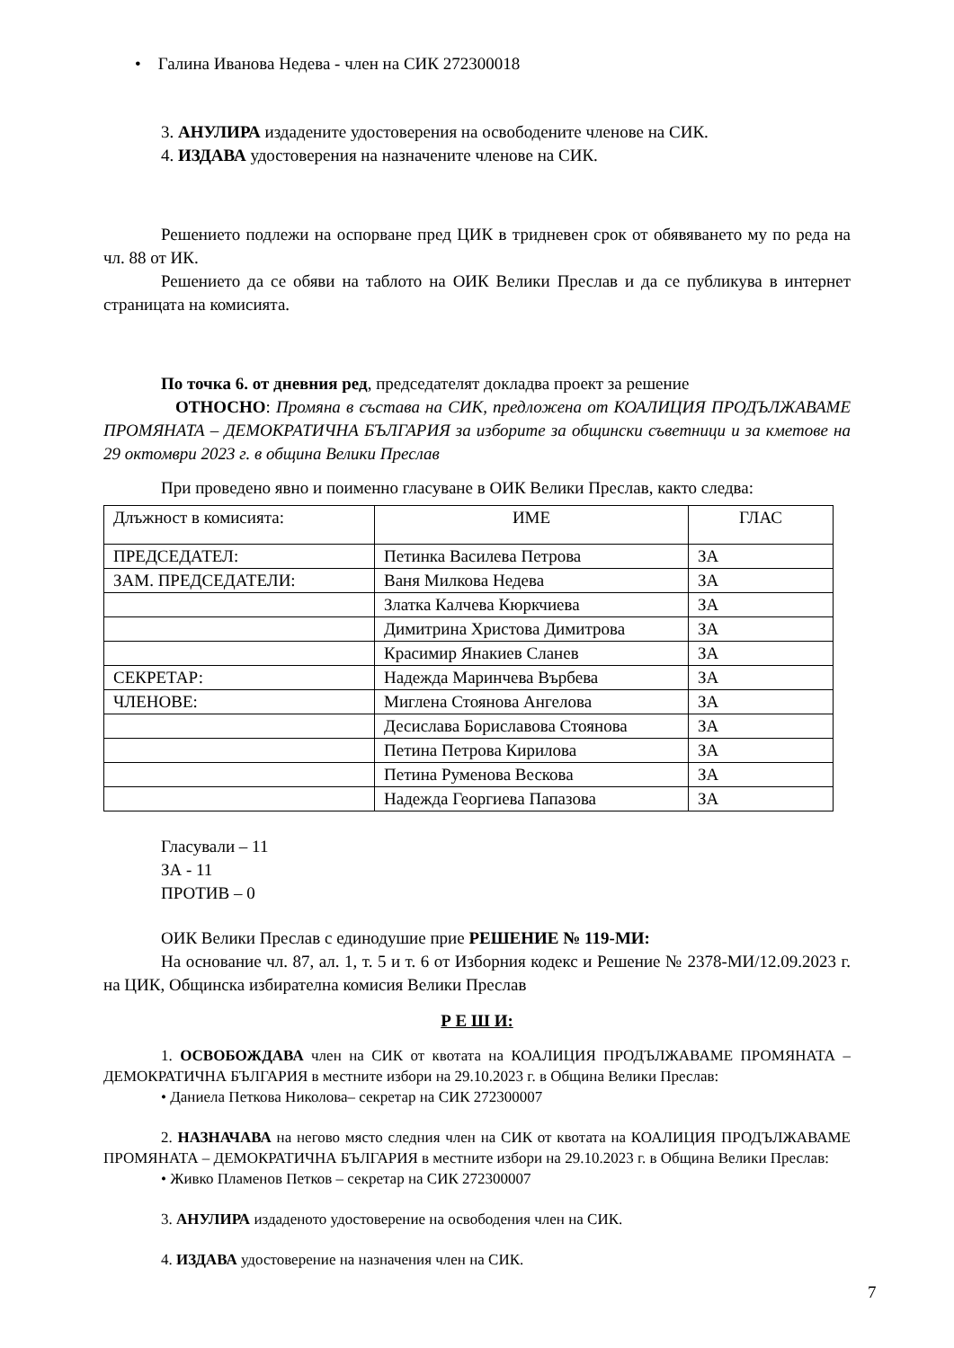• Галина Иванова Недева - член на СИК 272300018
3. АНУЛИРА издадените удостоверения на освободените членове на СИК.
4. ИЗДАВА удостоверения на назначените членове на СИК.
Решението подлежи на оспорване пред ЦИК в тридневен срок от обявяването му по реда на чл. 88 от ИК.
Решението да се обяви на таблото на ОИК Велики Преслав и да се публикува в интернет страницата на комисията.
По точка 6. от дневния ред, председателят докладва проект за решение
ОТНОСНО: Промяна в състава на СИК, предложена от КОАЛИЦИЯ ПРОДЪЛЖАВАМЕ ПРОМЯНАТА – ДЕМОКРАТИЧНА БЪЛГАРИЯ за изборите за общински съветници и за кметове на 29 октомври 2023 г. в община Велики Преслав
При проведено явно и поименно гласуване в ОИК Велики Преслав, както следва:
| Длъжност в комисията: | ИМЕ | ГЛАС |
| ПРЕДСЕДАТЕЛ: | Петинка Василева Петрова | ЗА |
| ЗАМ. ПРЕДСЕДАТЕЛИ: | Ваня Милкова Недева | ЗА |
| | Златка Калчева Кюркчиева | ЗА |
| | Димитрина Христова Димитрова | ЗА |
| | Красимир Янакиев Сланев | ЗА |
| СЕКРЕТАР: | Надежда Маринчева Върбева | ЗА |
| ЧЛЕНОВЕ: | Миглена Стоянова Ангелова | ЗА |
| | Десислава Бориславова Стоянова | ЗА |
| | Петина Петрова Кирилова | ЗА |
| | Петина Руменова Вескова | ЗА |
| | Надежда Георгиева Папазова | ЗА |
Гласували – 11
ЗА - 11
ПРОТИВ – 0
ОИК Велики Преслав с единодушие прие РЕШЕНИЕ № 119-МИ:
На основание чл. 87, ал. 1, т. 5 и т. 6 от Изборния кодекс и Решение № 2378-МИ/12.09.2023 г. на ЦИК, Общинска избирателна комисия Велики Преслав
Р Е Ш И:
1. ОСВОБОЖДАВА член на СИК от квотата на КОАЛИЦИЯ ПРОДЪЛЖАВАМЕ ПРОМЯНАТА – ДЕМОКРАТИЧНА БЪЛГАРИЯ в местните избори на 29.10.2023 г. в Община Велики Преслав:
• Даниела Петкова Николова– секретар на СИК 272300007
2. НАЗНАЧАВА на негово място следния член на СИК от квотата на КОАЛИЦИЯ ПРОДЪЛЖАВАМЕ ПРОМЯНАТА – ДЕМОКРАТИЧНА БЪЛГАРИЯ в местните избори на 29.10.2023 г. в Община Велики Преслав:
• Живко Пламенов Петков – секретар на СИК 272300007
3. АНУЛИРА издаденото удостоверение на освободения член на СИК.
4. ИЗДАВА удостоверение на назначения член на СИК.
7